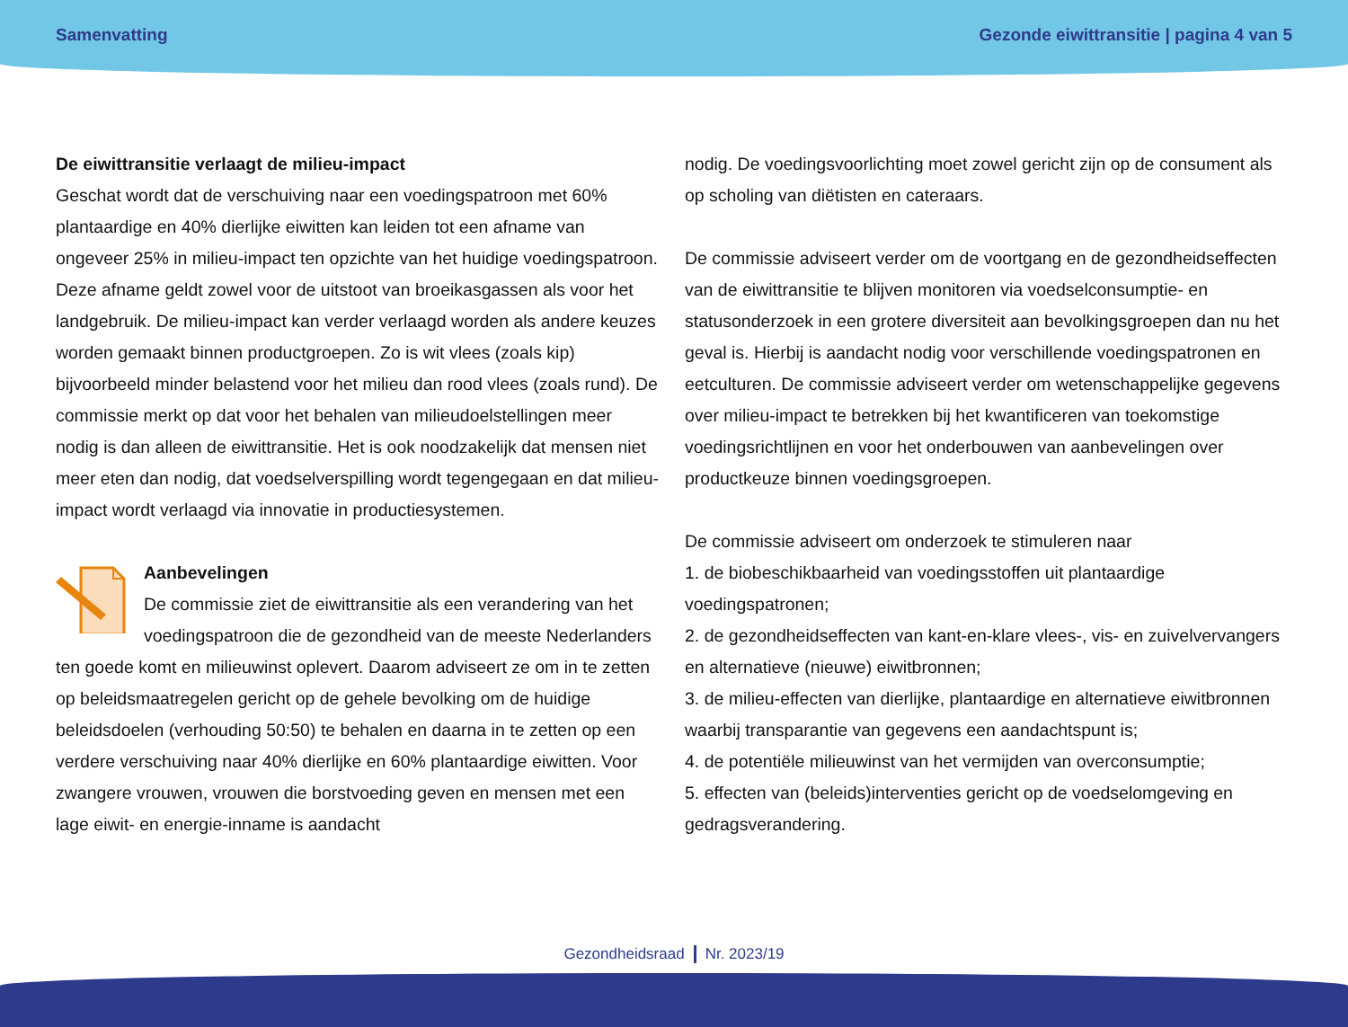Samenvatting Gezonde eiwittransitie | pagina 4 van 5
De eiwittransitie verlaagt de milieu-impact
Geschat wordt dat de verschuiving naar een voedingspatroon met 60% plantaardige en 40% dierlijke eiwitten kan leiden tot een afname van ongeveer 25% in milieu-impact ten opzichte van het huidige voedings­patroon. Deze afname geldt zowel voor de uitstoot van broeikasgassen als voor het landgebruik. De milieu-impact kan verder verlaagd worden als andere keuzes worden gemaakt binnen productgroepen. Zo is wit vlees (zoals kip) bijvoorbeeld minder belastend voor het milieu dan rood vlees (zoals rund). De commissie merkt op dat voor het behalen van milieu­doelstellingen meer nodig is dan alleen de eiwittransitie. Het is ook noodzakelijk dat mensen niet meer eten dan nodig, dat voedselverspilling wordt tegengegaan en dat milieu-impact wordt verlaagd via innovatie in productiesystemen.
Aanbevelingen
De commissie ziet de eiwittransitie als een verandering van het voedingspatroon die de gezondheid van de meeste Nederlanders ten goede komt en milieuwinst oplevert. Daarom adviseert ze om in te zetten op beleidsmaatregelen gericht op de gehele bevolking om de huidige beleidsdoelen (verhouding 50:50) te behalen en daarna in te zetten op een verdere verschuiving naar 40% dierlijke en 60% plantaardige eiwitten. Voor zwangere vrouwen, vrouwen die borstvoeding geven en mensen met een lage eiwit- en energie-inname is aandacht
nodig. De voedingsvoorlichting moet zowel gericht zijn op de consument als op scholing van diëtisten en cateraars.
De commissie adviseert verder om de voortgang en de gezondheids­effecten van de eiwittransitie te blijven monitoren via voedselconsumptie- en statusonderzoek in een grotere diversiteit aan bevolkingsgroepen dan nu het geval is. Hierbij is aandacht nodig voor verschillende voedingspatronen en eetculturen. De commissie adviseert verder om wetenschappelijke gegevens over milieu-impact te betrekken bij het kwantificeren van toekomstige voedingsrichtlijnen en voor het onder­bouwen van aanbevelingen over productkeuze binnen voedingsgroepen.
De commissie adviseert om onderzoek te stimuleren naar
1. de biobeschikbaarheid van voedingsstoffen uit plantaardige voedingspatronen;
2. de gezondheidseffecten van kant-en-klare vlees-, vis- en zuivelvervangers en alternatieve (nieuwe) eiwitbronnen;
3. de milieu-effecten van dierlijke, plantaardige en alternatieve eiwit­bronnen waarbij transparantie van gegevens een aandachtspunt is;
4. de potentiële milieuwinst van het vermijden van overconsumptie;
5. effecten van (beleids)interventies gericht op de voedselomgeving en gedragsverandering.
Gezondheidsraad Nr. 2023/19